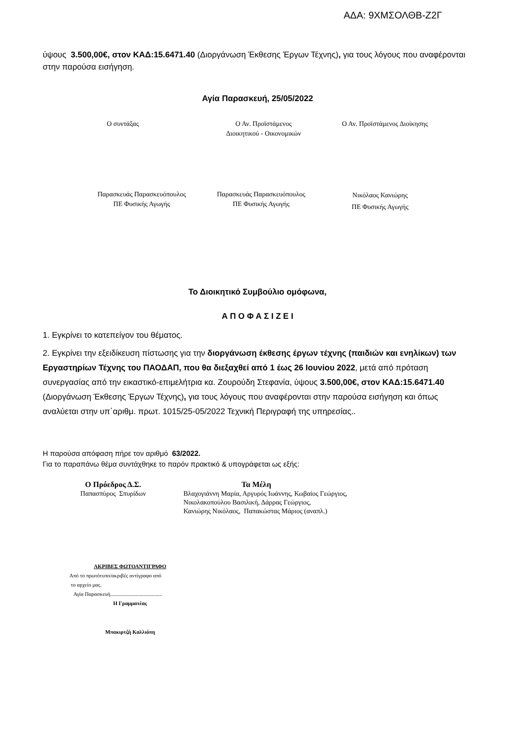ΑΔΑ: 9ΧΜΣΟΛΘΒ-Ζ2Γ
ύψους 3.500,00€, στον ΚΑΔ:15.6471.40 (Διοργάνωση Έκθεσης Έργων Τέχνης), για τους λόγους που αναφέρονται στην παρούσα εισήγηση.
Αγία Παρασκευή, 25/05/2022
Ο συντάξας Ο Αν. Προϊστάμενος
Διοικητικού - Οικονομικών
Ο Αν. Προϊστάμενος Διοίκησης
Παρασκευάς Παρασκευόπουλος
ΠΕ Φυσικής Αγωγής
Παρασκευάς Παρασκευόπουλος
ΠΕ Φυσικής Αγωγής
Νικόλαος Κανιώρης
ΠΕ Φυσικής Αγωγής
Το Διοικητικό Συμβούλιο ομόφωνα,
Α Π Ο Φ Α Σ Ι Ζ Ε Ι
1. Εγκρίνει το κατεπείγον του θέματος.
2. Εγκρίνει την εξειδίκευση πίστωσης για την διοργάνωση έκθεσης έργων τέχνης (παιδιών και ενηλίκων) των Εργαστηρίων Τέχνης του ΠΑΟΔΑΠ, που θα διεξαχθεί από 1 έως 26 Ιουνίου 2022, μετά από πρόταση συνεργασίας από την εικαστικό-επιμελήτρια κα. Ζουρούδη Στεφανία, ύψους 3.500,00€, στον ΚΑΔ:15.6471.40 (Διοργάνωση Έκθεσης Έργων Τέχνης), για τους λόγους που αναφέρονται στην παρούσα εισήγηση και όπως αναλύεται στην υπ΄αριθμ. πρωτ. 1015/25-05/2022 Τεχνική Περιγραφή της υπηρεσίας..
Η παρούσα απόφαση πήρε τον αριθμό 63/2022.
Για το παραπάνω θέμα συντάχθηκε το παρόν πρακτικό & υπογράφεται ως εξής:
Ο Πρόεδρος Δ.Σ.
Παπασπύρος Σπυρίδων
Τα Μέλη
Βλαχογιάννη Μαρία, Αργυρός Ιωάννης, Κωβαίος Γεώργιος,
Νικολακοπούλου Βασιλική, Δάρρας Γεώργιος,
Κανιώρης Νικόλαος, Παπακώστας Μάριος (αναπλ.)
ΑΚΡΙΒΕΣ ΦΩΤΟΑΝΤΙΓΡΑΦΟ
Από το πρωτότυπο/ακριβές αντίγραφο από
το αρχείο μας.
Αγία Παρασκευή.......................................
Η Γραμματέας
Μπακιρτζή Καλλιόπη